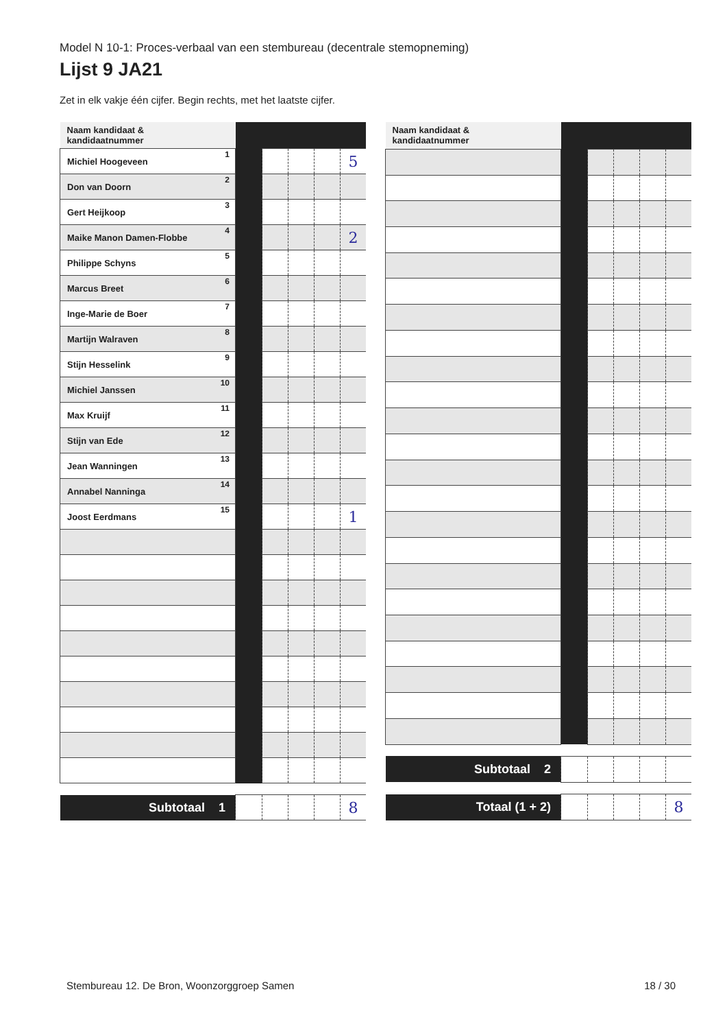Model N 10-1: Proces-verbaal van een stembureau (decentrale stemopneming)
Lijst 9 JA21
Zet in elk vakje één cijfer. Begin rechts, met het laatste cijfer.
| Naam kandidaat & kandidaatnummer | | | | | |
| Michiel Hoogeveen 1 | | | | | 5 |
| Don van Doorn 2 | | | | | |
| Gert Heijkoop 3 | | | | | |
| Maike Manon Damen-Flobbe 4 | | | | | 2 |
| Philippe Schyns 5 | | | | | |
| Marcus Breet 6 | | | | | |
| Inge-Marie de Boer 7 | | | | | |
| Martijn Walraven 8 | | | | | |
| Stijn Hesselink 9 | | | | | |
| Michiel Janssen 10 | | | | | |
| Max Kruijf 11 | | | | | |
| Stijn van Ede 12 | | | | | |
| Jean Wanningen 13 | | | | | |
| Annabel Nanninga 14 | | | | | |
| Joost Eerdmans 15 | | | | | 1 |
| Subtotaal 1 | | | | | 8 |
| Naam kandidaat & kandidaatnummer | | | | | |
| Subtotaal 2 | | | | | |
| Totaal (1 + 2) | | | | | 8 |
Stembureau 12. De Bron, Woonzorggroep Samen
18 / 30